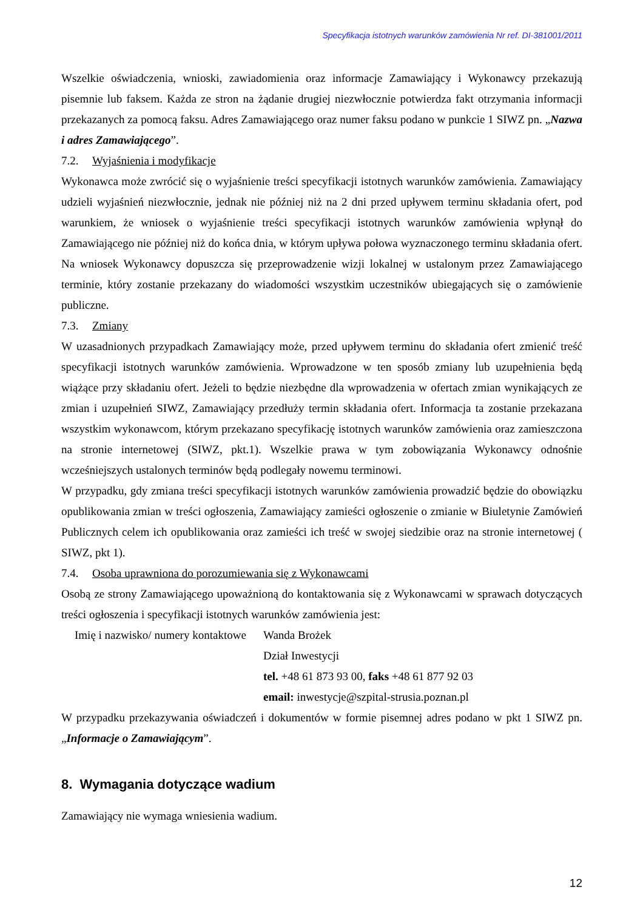Specyfikacja istotnych warunków zamówienia Nr ref. DI-381001/2011
Wszelkie oświadczenia, wnioski, zawiadomienia oraz informacje Zamawiający i Wykonawcy przekazują pisemnie lub faksem. Każda ze stron na żądanie drugiej niezwłocznie potwierdza fakt otrzymania informacji przekazanych za pomocą faksu. Adres Zamawiającego oraz numer faksu podano w punkcie 1 SIWZ pn. „Nazwa i adres Zamawiającego”.
7.2. Wyjaśnienia i modyfikacje
Wykonawca może zwrócić się o wyjaśnienie treści specyfikacji istotnych warunków zamówienia. Zamawiający udzieli wyjaśnień niezwłocznie, jednak nie później niż na 2 dni przed upływem terminu składania ofert, pod warunkiem, że wniosek o wyjaśnienie treści specyfikacji istotnych warunków zamówienia wpłynął do Zamawiającego nie później niż do końca dnia, w którym upływa połowa wyznaczonego terminu składania ofert. Na wniosek Wykonawcy dopuszcza się przeprowadzenie wizji lokalnej w ustalonym przez Zamawiającego terminie, który zostanie przekazany do wiadomości wszystkim uczestników ubiegających się o zamówienie publiczne.
7.3. Zmiany
W uzasadnionych przypadkach Zamawiający może, przed upływem terminu do składania ofert zmienić treść specyfikacji istotnych warunków zamówienia. Wprowadzone w ten sposób zmiany lub uzupełnienia będą wiążące przy składaniu ofert. Jeżeli to będzie niezbędne dla wprowadzenia w ofertach zmian wynikających ze zmian i uzupełnień SIWZ, Zamawiający przedłuży termin składania ofert. Informacja ta zostanie przekazana wszystkim wykonawcom, którym przekazano specyfikację istotnych warunków zamówienia oraz zamieszczona na stronie internetowej (SIWZ, pkt.1). Wszelkie prawa w tym zobowiązania Wykonawcy odnośnie wcześniejszych ustalonych terminów będą podlegały nowemu terminowi.
W przypadku, gdy zmiana treści specyfikacji istotnych warunków zamówienia prowadzić będzie do obowiązku opublikowania zmian w treści ogłoszenia, Zamawiający zamieści ogłoszenie o zmianie w Biuletynie Zamówień Publicznych celem ich opublikowania oraz zamieści ich treść w swojej siedzibie oraz na stronie internetowej ( SIWZ, pkt 1).
7.4. Osoba uprawniona do porozumiewania się z Wykonawcami
Osobą ze strony Zamawiającego upoważnioną do kontaktowania się z Wykonawcami w sprawach dotyczących treści ogłoszenia i specyfikacji istotnych warunków zamówienia jest:
Imię i nazwisko/ numery kontaktowe
Wanda Brożek
Dział Inwestycji
tel. +48 61 873 93 00, faks +48 61 877 92 03
email: inwestycje@szpital-strusia.poznan.pl
W przypadku przekazywania oświadczeń i dokumentów w formie pisemnej adres podano w pkt 1 SIWZ pn. „Informacje o Zamawiającym”.
8. Wymagania dotyczące wadium
Zamawiający nie wymaga wniesienia wadium.
12